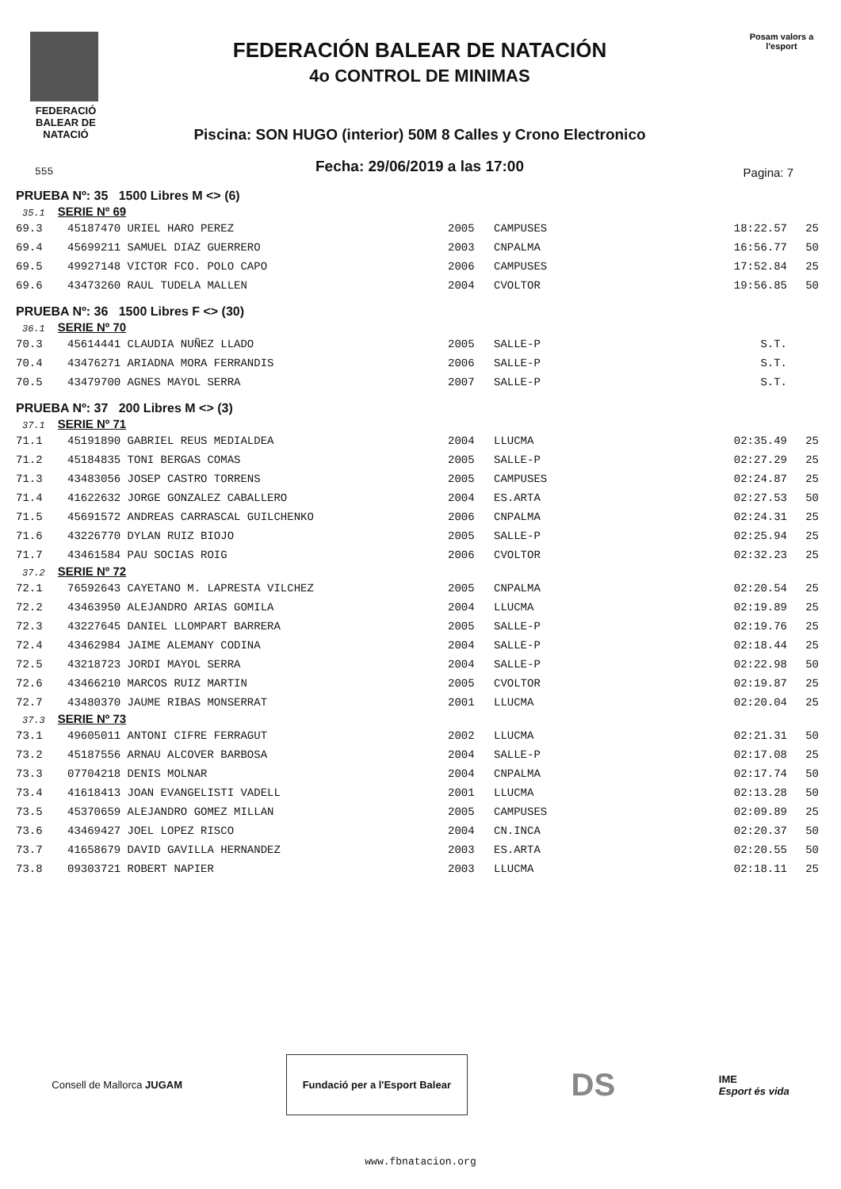FEDERACIÓ BALEAR DE NATACIÓ
FEDERACIÓN BALEAR DE NATACIÓN
4o CONTROL DE MINIMAS
Piscina: SON HUGO (interior) 50M 8 Calles y Crono Electronico
Fecha: 29/06/2019 a las 17:00
Posam valors a l'esport
555 Pagina: 7
PRUEBA Nº: 35 1500 Libres M <> (6)
35.1 SERIE Nº 69
| 69.3 | 45187470 URIEL HARO PEREZ | 2005 | CAMPUSES | 18:22.57 | 25 |
| 69.4 | 45699211 SAMUEL DIAZ GUERRERO | 2003 | CNPALMA | 16:56.77 | 50 |
| 69.5 | 49927148 VICTOR FCO. POLO CAPO | 2006 | CAMPUSES | 17:52.84 | 25 |
| 69.6 | 43473260 RAUL TUDELA MALLEN | 2004 | CVOLTOR | 19:56.85 | 50 |
PRUEBA Nº: 36 1500 Libres F <> (30)
36.1 SERIE Nº 70
| 70.3 | 45614441 CLAUDIA NUÑEZ LLADO | 2005 | SALLE-P | S.T. | |
| 70.4 | 43476271 ARIADNA MORA FERRANDIS | 2006 | SALLE-P | S.T. | |
| 70.5 | 43479700 AGNES MAYOL SERRA | 2007 | SALLE-P | S.T. | |
PRUEBA Nº: 37 200 Libres M <> (3)
37.1 SERIE Nº 71
| 71.1 | 45191890 GABRIEL REUS MEDIALDEA | 2004 | LLUCMA | 02:35.49 | 25 |
| 71.2 | 45184835 TONI BERGAS COMAS | 2005 | SALLE-P | 02:27.29 | 25 |
| 71.3 | 43483056 JOSEP CASTRO TORRENS | 2005 | CAMPUSES | 02:24.87 | 25 |
| 71.4 | 41622632 JORGE GONZALEZ CABALLERO | 2004 | ES.ARTA | 02:27.53 | 50 |
| 71.5 | 45691572 ANDREAS CARRASCAL GUILCHENKO | 2006 | CNPALMA | 02:24.31 | 25 |
| 71.6 | 43226770 DYLAN RUIZ BIOJO | 2005 | SALLE-P | 02:25.94 | 25 |
| 71.7 | 43461584 PAU SOCIAS ROIG | 2006 | CVOLTOR | 02:32.23 | 25 |
37.2 SERIE Nº 72
| 72.1 | 76592643 CAYETANO M. LAPRESTA VILCHEZ | 2005 | CNPALMA | 02:20.54 | 25 |
| 72.2 | 43463950 ALEJANDRO ARIAS GOMILA | 2004 | LLUCMA | 02:19.89 | 25 |
| 72.3 | 43227645 DANIEL LLOMPART BARRERA | 2005 | SALLE-P | 02:19.76 | 25 |
| 72.4 | 43462984 JAIME ALEMANY CODINA | 2004 | SALLE-P | 02:18.44 | 25 |
| 72.5 | 43218723 JORDI MAYOL SERRA | 2004 | SALLE-P | 02:22.98 | 50 |
| 72.6 | 43466210 MARCOS RUIZ MARTIN | 2005 | CVOLTOR | 02:19.87 | 25 |
| 72.7 | 43480370 JAUME RIBAS MONSERRAT | 2001 | LLUCMA | 02:20.04 | 25 |
37.3 SERIE Nº 73
| 73.1 | 49605011 ANTONI CIFRE FERRAGUT | 2002 | LLUCMA | 02:21.31 | 50 |
| 73.2 | 45187556 ARNAU ALCOVER BARBOSA | 2004 | SALLE-P | 02:17.08 | 25 |
| 73.3 | 07704218 DENIS MOLNAR | 2004 | CNPALMA | 02:17.74 | 50 |
| 73.4 | 41618413 JOAN EVANGELISTI VADELL | 2001 | LLUCMA | 02:13.28 | 50 |
| 73.5 | 45370659 ALEJANDRO GOMEZ MILLAN | 2005 | CAMPUSES | 02:09.89 | 25 |
| 73.6 | 43469427 JOEL LOPEZ RISCO | 2004 | CN.INCA | 02:20.37 | 50 |
| 73.7 | 41658679 DAVID GAVILLA HERNANDEZ | 2003 | ES.ARTA | 02:20.55 | 50 |
| 73.8 | 09303721 ROBERT NAPIER | 2003 | LLUCMA | 02:18.11 | 25 |
Consell de Mallorca JUGAM
Fundació per a l'Esport Balear
DS
IME
Esport és vida
www.fbnatacion.org